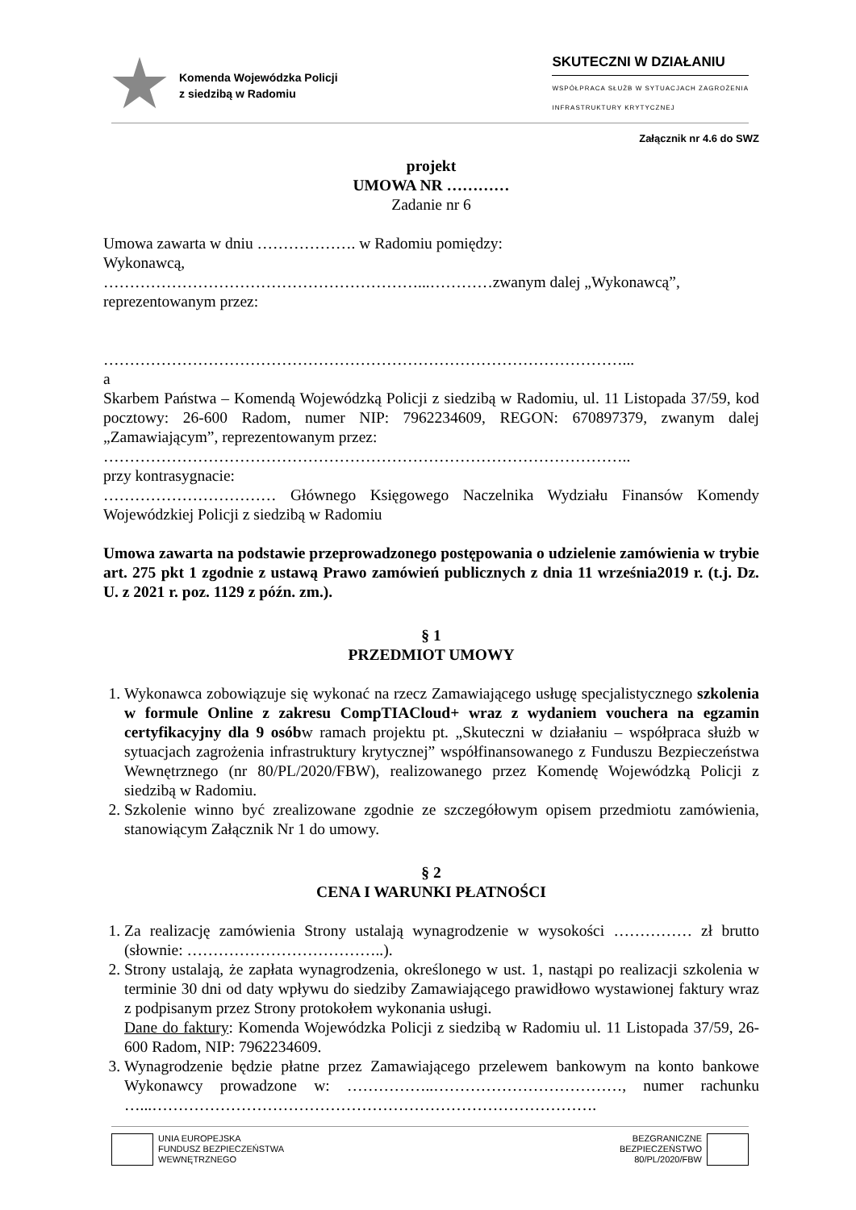Komenda Wojewódzka Policji
z siedzibą w Radomiu
SKUTECZNI W DZIAŁANIU
WSPÓŁPRACA SŁUŻB W SYTUACJACH ZAGROŻENIA
INFRASTRUKTURY KRYTYCZNEJ
Załącznik nr 4.6 do SWZ
projekt
UMOWA NR …………
Zadanie nr 6
Umowa zawarta w dniu ………………. w Radomiu pomiędzy:
Wykonawcą,
……………………………………………………...…………zwanym dalej „Wykonawcą”,
reprezentowanym przez:
………………………………………………………………………………………...
a
Skarbem Państwa – Komendą Wojewódzką Policji z siedzibą w Radomiu, ul. 11 Listopada 37/59, kod pocztowy: 26-600 Radom, numer NIP: 7962234609, REGON: 670897379, zwanym dalej „Zamawiającym”, reprezentowanym przez:
………………………………………………………………………………………..
przy kontrasygnacie:
…………………………… Głównego Księgowego Naczelnika Wydziału Finansów Komendy Wojewódzkiej Policji z siedzibą w Radomiu
Umowa zawarta na podstawie przeprowadzonego postępowania o udzielenie zamówienia w trybie art. 275 pkt 1 zgodnie z ustawą Prawo zamówień publicznych z dnia 11 września2019 r. (t.j. Dz. U. z 2021 r. poz. 1129 z późn. zm.).
§ 1
PRZEDMIOT UMOWY
1. Wykonawca zobowiązuje się wykonać na rzecz Zamawiającego usługę specjalistycznego szkolenia w formule Online z zakresu CompTIACloud+ wraz z wydaniem vouchera na egzamin certyfikacyjny dla 9 osóbw ramach projektu pt. „Skuteczni w działaniu – współpraca służb w sytuacjach zagrożenia infrastruktury krytycznej” współfinansowanego z Funduszu Bezpieczeństwa Wewnętrznego (nr 80/PL/2020/FBW), realizowanego przez Komendę Wojewódzką Policji z siedzibą w Radomiu.
2. Szkolenie winno być zrealizowane zgodnie ze szczegółowym opisem przedmiotu zamówienia, stanowiącym Załącznik Nr 1 do umowy.
§ 2
CENA I WARUNKI PŁATNOŚCI
1. Za realizację zamówienia Strony ustalają wynagrodzenie w wysokości …………… zł brutto (słownie: ………………………………..).
2. Strony ustalają, że zapłata wynagrodzenia, określonego w ust. 1, nastąpi po realizacji szkolenia w terminie 30 dni od daty wpływu do siedziby Zamawiającego prawidłowo wystawionej faktury wraz z podpisanym przez Strony protokołem wykonania usługi.
Dane do faktury: Komenda Wojewódzka Policji z siedzibą w Radomiu ul. 11 Listopada 37/59, 26-600 Radom, NIP: 7962234609.
3. Wynagrodzenie będzie płatne przez Zamawiającego przelewem bankowym na konto bankowe Wykonawcy prowadzone w: ……………..………………………………, numer rachunku …...………………………………………………………………………….
UNIA EUROPEJSKA
FUNDUSZ BEZPIECZEŃSTWA
WEWNĘTRZNEGO
BEZGRANICZNE
BEZPIECZEŃSTWO
80/PL/2020/FBW